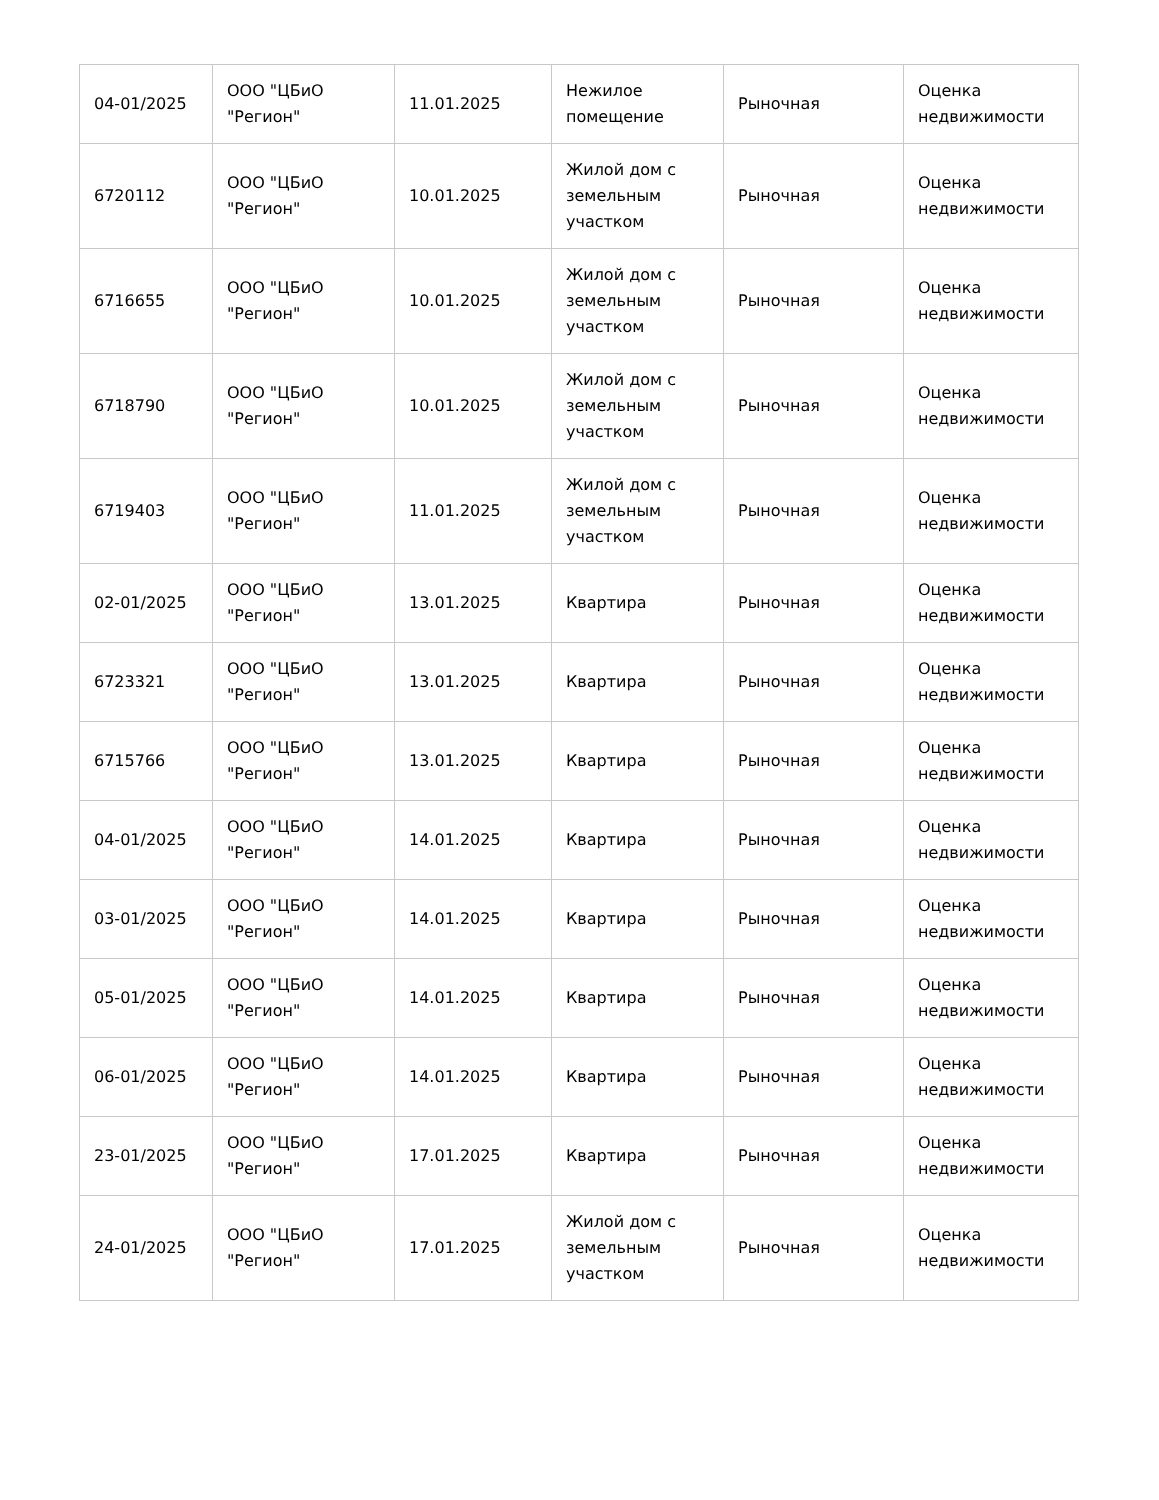| 04-01/2025 | ООО "ЦБиО "Регион" | 11.01.2025 | Нежилое помещение | Рыночная | Оценка недвижимости |
| 6720112 | ООО "ЦБиО "Регион" | 10.01.2025 | Жилой дом с земельным участком | Рыночная | Оценка недвижимости |
| 6716655 | ООО "ЦБиО "Регион" | 10.01.2025 | Жилой дом с земельным участком | Рыночная | Оценка недвижимости |
| 6718790 | ООО "ЦБиО "Регион" | 10.01.2025 | Жилой дом с земельным участком | Рыночная | Оценка недвижимости |
| 6719403 | ООО "ЦБиО "Регион" | 11.01.2025 | Жилой дом с земельным участком | Рыночная | Оценка недвижимости |
| 02-01/2025 | ООО "ЦБиО "Регион" | 13.01.2025 | Квартира | Рыночная | Оценка недвижимости |
| 6723321 | ООО "ЦБиО "Регион" | 13.01.2025 | Квартира | Рыночная | Оценка недвижимости |
| 6715766 | ООО "ЦБиО "Регион" | 13.01.2025 | Квартира | Рыночная | Оценка недвижимости |
| 04-01/2025 | ООО "ЦБиО "Регион" | 14.01.2025 | Квартира | Рыночная | Оценка недвижимости |
| 03-01/2025 | ООО "ЦБиО "Регион" | 14.01.2025 | Квартира | Рыночная | Оценка недвижимости |
| 05-01/2025 | ООО "ЦБиО "Регион" | 14.01.2025 | Квартира | Рыночная | Оценка недвижимости |
| 06-01/2025 | ООО "ЦБиО "Регион" | 14.01.2025 | Квартира | Рыночная | Оценка недвижимости |
| 23-01/2025 | ООО "ЦБиО "Регион" | 17.01.2025 | Квартира | Рыночная | Оценка недвижимости |
| 24-01/2025 | ООО "ЦБиО "Регион" | 17.01.2025 | Жилой дом с земельным участком | Рыночная | Оценка недвижимости |